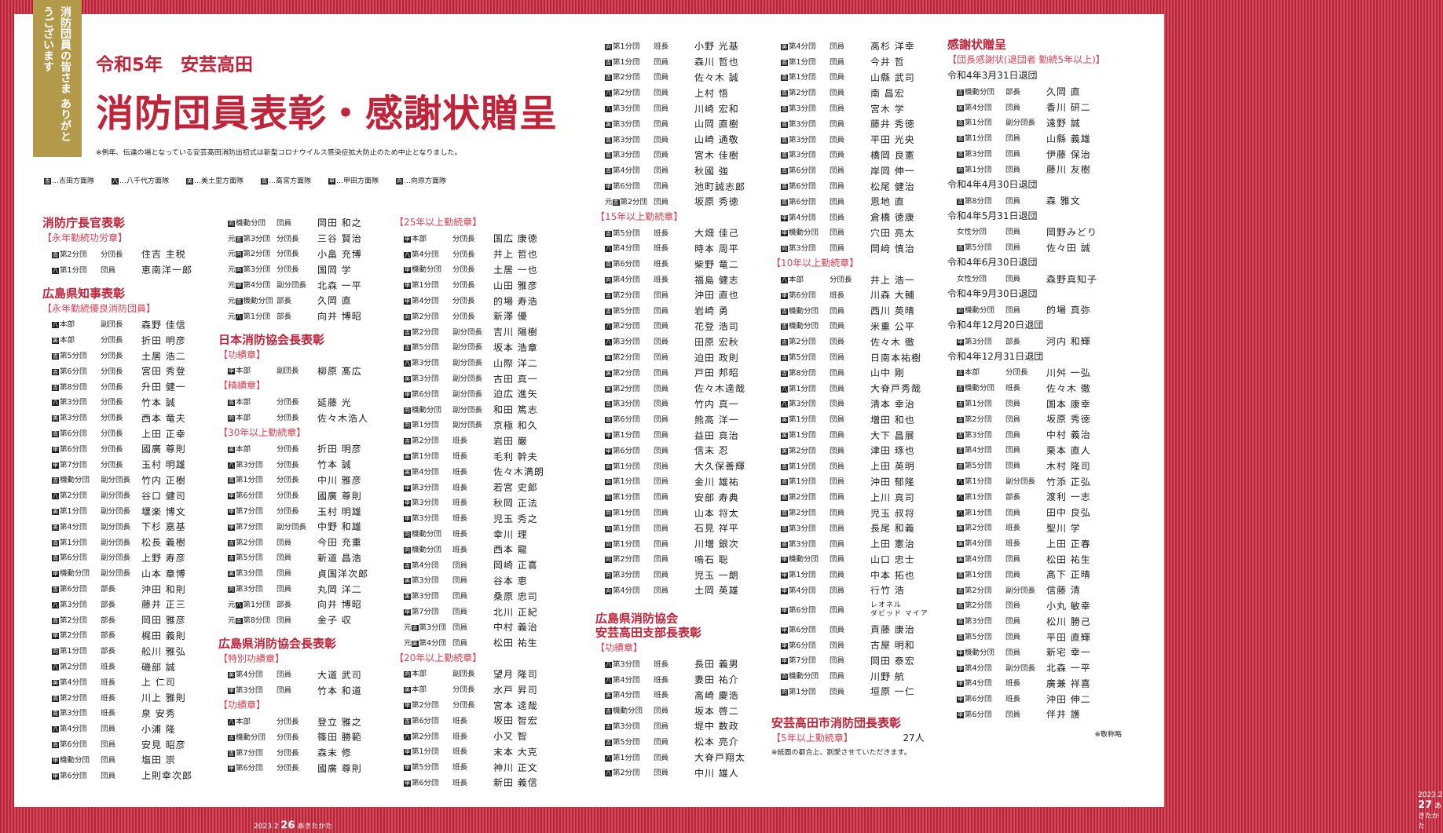消防団員の皆さま ありがとうございます
令和5年　安芸高田
消防団員表彰・感謝状贈呈
※例年、伝達の場となっている安芸高田消防出初式は新型コロナウイルス感染症拡大防止のため中止となりました。
吉…吉田方面隊 八…八千代方面隊 美…美土里方面隊 高…高宮方面隊 甲…甲田方面隊 向…向原方面隊
消防庁長官表彰
【永年勤続功労章】
| 高 第2分団 | 分団長 | 住吉 主税 |
| 八 第1分団 | 団員 | 恵南洋一郎 |
広島県知事表彰
【永年勤続優良消防団員】
| 八 本部 | 副団長 | 森野 佳信 |
| 美 本部 | 分団長 | 折田 明彦 |
| 吉 第5分団 | 分団長 | 土居 浩二 |
| 吉 第6分団 | 分団長 | 宮田 秀登 |
| 吉 第8分団 | 分団長 | 升田 健一 |
| 八 第3分団 | 分団長 | 竹本 誠 |
| 美 第3分団 | 分団長 | 西本 竜夫 |
| 高 第6分団 | 分団長 | 上田 正幸 |
| 甲 第6分団 | 分団長 | 國廣 尊則 |
| 甲 第7分団 | 分団長 | 玉村 明雄 |
| 吉 機動分団 | 副分団長 | 竹内 正樹 |
| 八 第2分団 | 副分団長 | 谷口 健司 |
| 美 第1分団 | 副分団長 | 堰楽 博文 |
| 美 第4分団 | 副分団長 | 下杉 嘉基 |
| 高 第1分団 | 副分団長 | 松長 義樹 |
| 高 第6分団 | 副分団長 | 上野 寿彦 |
| 甲 機動分団 | 副分団長 | 山本 章博 |
| 吉 第6分団 | 部長 | 沖田 和則 |
| 八 第3分団 | 部長 | 藤井 正三 |
| 高 第2分団 | 部長 | 岡田 雅彦 |
| 甲 第2分団 | 部長 | 梶田 義則 |
| 向 第1分団 | 部長 | 舩川 雅弘 |
| 八 第2分団 | 班長 | 磯部 誠 |
| 美 第4分団 | 班長 | 上 仁司 |
| 高 第2分団 | 班長 | 川上 雅則 |
| 高 第3分団 | 班長 | 泉 安秀 |
| 八 第4分団 | 団員 | 小浦 隆 |
| 高 第6分団 | 団員 | 安見 昭彦 |
| 甲 機動分団 | 団員 | 塩田 崇 |
| 甲 第6分団 | 団員 | 上則幸次郎 |
| 向 機動分団 | 団員 | 岡田 和之 |
| 元 吉 第3分団 | 分団長 | 三谷 賢治 |
| 元 向 第2分団 | 分団長 | 小畠 充博 |
| 元 向 第3分団 | 分団長 | 国岡 学 |
| 元 甲 第4分団 | 副分団長 | 北森 一平 |
| 元 吉 機動分団 | 部長 | 久岡 直 |
| 元 八 第1分団 | 部長 | 向井 博昭 |
日本消防協会長表彰
【功績章】
| 甲 本部 | 副団長 | 柳原 髙広 |
【精績章】
| 高 本部 | 分団長 | 延藤 光 |
| 向 本部 | 分団長 | 佐々木浩人 |
【30年以上勤続章】
| 美 本部 | 分団長 | 折田 明彦 |
| 八 第3分団 | 分団長 | 竹本 誠 |
| 高 第1分団 | 分団長 | 中川 雅彦 |
| 甲 第6分団 | 分団長 | 國廣 尊則 |
| 甲 第7分団 | 分団長 | 玉村 明雄 |
| 甲 第7分団 | 副分団長 | 中野 和雄 |
| 吉 第2分団 | 団員 | 今田 充重 |
| 吉 第5分団 | 団員 | 新道 昌浩 |
| 美 第3分団 | 団員 | 貞国洋次郎 |
| 向 第3分団 | 団員 | 丸岡 洋二 |
| 元 八 第1分団 | 部長 | 向井 博昭 |
| 元 吉 第8分団 | 団員 | 金子 収 |
広島県消防協会長表彰
【特別功績章】
| 美 第4分団 | 団員 | 大道 武司 |
| 甲 第3分団 | 団員 | 竹本 和道 |
【功績章】
| 八 本部 | 分団長 | 登立 雅之 |
| 吉 機動分団 | 分団長 | 篠田 勝範 |
| 吉 第7分団 | 分団長 | 森末 修 |
| 甲 第6分団 | 分団長 | 國廣 尊則 |
【25年以上勤続章】
| 甲 本部 | 分団長 | 国広 康徳 |
| 八 第4分団 | 分団長 | 井上 哲也 |
| 甲 機動分団 | 分団長 | 土居 一也 |
| 甲 第1分団 | 分団長 | 山田 雅彦 |
| 甲 第4分団 | 分団長 | 的場 寿浩 |
| 向 第2分団 | 分団長 | 新澤 優 |
| 吉 第2分団 | 副分団長 | 吉川 陽樹 |
| 吉 第5分団 | 副分団長 | 坂本 浩章 |
| 八 第3分団 | 副分団長 | 山際 洋二 |
| 美 第3分団 | 副分団長 | 古田 真一 |
| 甲 第6分団 | 副分団長 | 迫広 進矢 |
| 向 機動分団 | 副分団長 | 和田 篤志 |
| 向 第1分団 | 副分団長 | 京極 和久 |
| 吉 第2分団 | 班長 | 岩田 巌 |
| 美 第1分団 | 班長 | 毛利 幹夫 |
| 美 第4分団 | 班長 | 佐々木満朗 |
| 甲 第3分団 | 班長 | 若宮 史郎 |
| 甲 第3分団 | 班長 | 秋岡 正法 |
| 甲 第3分団 | 班長 | 児玉 秀之 |
| 向 機動分団 | 班長 | 幸川 理 |
| 向 機動分団 | 班長 | 西本 龍 |
| 吉 第4分団 | 団員 | 岡崎 正喜 |
| 美 第3分団 | 団員 | 谷本 恵 |
| 美 第3分団 | 団員 | 桑原 忠司 |
| 甲 第7分団 | 団員 | 北川 正紀 |
| 元 吉 第3分団 | 団員 | 中村 義治 |
| 元 美 第4分団 | 団員 | 松田 祐生 |
【20年以上勤続章】
| 向 本部 | 副団長 | 望月 隆司 |
| 美 本部 | 分団長 | 水戸 昇司 |
| 甲 第2分団 | 分団長 | 宮本 達哉 |
| 吉 第6分団 | 班長 | 坂田 智宏 |
| 八 第2分団 | 班長 | 小又 智 |
| 甲 第1分団 | 班長 | 末本 大克 |
| 甲 第5分団 | 班長 | 神川 正文 |
| 甲 第6分団 | 班長 | 新田 義信 |
2023.2 26 あきたかた
| 向 第1分団 | 班長 | 小野 光基 |
| 吉 第1分団 | 団員 | 森川 哲也 |
| 吉 第2分団 | 団員 | 佐々木 誠 |
| 八 第2分団 | 団員 | 上村 悟 |
| 八 第3分団 | 団員 | 川崎 宏和 |
| 美 第3分団 | 団員 | 山岡 直樹 |
| 高 第3分団 | 団員 | 山崎 通敬 |
| 高 第3分団 | 団員 | 宮木 佳樹 |
| 高 第4分団 | 団員 | 秋國 強 |
| 甲 第6分団 | 団員 | 池町誠志郎 |
| 元 吉 第2分団 | 団員 | 坂原 秀徳 |
【15年以上勤続章】
| 吉 第5分団 | 班長 | 大畑 佳己 |
| 八 第4分団 | 班長 | 時本 周平 |
| 高 第6分団 | 班長 | 柴野 竜二 |
| 向 第4分団 | 班長 | 福島 健志 |
| 吉 第2分団 | 団員 | 沖田 直也 |
| 吉 第5分団 | 団員 | 岩崎 勇 |
| 八 第2分団 | 団員 | 花登 浩司 |
| 八 第3分団 | 団員 | 田原 宏秋 |
| 美 第2分団 | 団員 | 迫田 政則 |
| 美 第2分団 | 団員 | 戸田 邦昭 |
| 美 第2分団 | 団員 | 佐々木達哉 |
| 高 第3分団 | 団員 | 竹内 真一 |
| 高 第6分団 | 団員 | 熊高 洋一 |
| 甲 第1分団 | 団員 | 益田 真治 |
| 甲 第6分団 | 団員 | 信末 忍 |
| 向 第1分団 | 団員 | 大久保善輝 |
| 向 第1分団 | 団員 | 金川 雄祐 |
| 向 第1分団 | 団員 | 安部 寿典 |
| 向 第1分団 | 団員 | 山本 将太 |
| 向 第1分団 | 団員 | 石見 祥平 |
| 向 第1分団 | 団員 | 川増 銀次 |
| 向 第2分団 | 団員 | 鳴石 聡 |
| 向 第3分団 | 団員 | 児玉 一朗 |
| 向 第4分団 | 団員 | 土岡 英雄 |
広島県消防協会
安芸高田支部長表彰
【功績章】
| 八 第3分団 | 班長 | 長田 義男 |
| 八 第4分団 | 班長 | 妻田 祐介 |
| 美 第4分団 | 班長 | 高崎 慶浩 |
| 吉 機動分団 | 団員 | 坂本 啓二 |
| 吉 第3分団 | 団員 | 堤中 数政 |
| 吉 第5分団 | 団員 | 松本 亮介 |
| 八 第1分団 | 団員 | 大脊戸翔太 |
| 八 第2分団 | 団員 | 中川 雄人 |
| 美 第4分団 | 団員 | 高杉 洋幸 |
| 高 第1分団 | 団員 | 今井 哲 |
| 高 第1分団 | 団員 | 山縣 武司 |
| 高 第2分団 | 団員 | 南 昌宏 |
| 高 第3分団 | 団員 | 宮木 学 |
| 高 第3分団 | 団員 | 藤井 秀徳 |
| 高 第3分団 | 団員 | 平田 光央 |
| 高 第3分団 | 団員 | 橋岡 良憲 |
| 高 第6分団 | 団員 | 岸岡 伸一 |
| 高 第6分団 | 団員 | 松尾 健治 |
| 高 第6分団 | 団員 | 恩地 直 |
| 甲 第4分団 | 団員 | 倉橋 徳康 |
| 甲 機動分団 | 団員 | 穴田 亮太 |
| 向 第3分団 | 団員 | 岡﨑 慎治 |
【10年以上勤続章】
| 八 本部 | 分団長 | 井上 浩一 |
| 甲 第6分団 | 班長 | 川森 大輔 |
| 吉 機動分団 | 団員 | 西川 英晴 |
| 吉 機動分団 | 団員 | 米重 公平 |
| 吉 第2分団 | 団員 | 佐々木 徹 |
| 吉 第5分団 | 団員 | 日南本祐樹 |
| 吉 第8分団 | 団員 | 山中 剛 |
| 八 第1分団 | 団員 | 大脊戸秀哉 |
| 八 第3分団 | 団員 | 清本 幸治 |
| 美 第1分団 | 団員 | 増田 和也 |
| 美 第1分団 | 団員 | 大下 昌展 |
| 美 第2分団 | 団員 | 津田 琢也 |
| 高 第1分団 | 団員 | 上田 英明 |
| 高 第1分団 | 団員 | 沖田 郁隆 |
| 高 第2分団 | 団員 | 上川 真司 |
| 高 第2分団 | 団員 | 児玉 叔将 |
| 高 第3分団 | 団員 | 長尾 和義 |
| 高 第3分団 | 団員 | 上田 憲治 |
| 甲 機動分団 | 団員 | 山口 忠士 |
| 甲 第1分団 | 団員 | 中本 拓也 |
| 甲 第4分団 | 団員 | 行竹 浩 |
| 甲 第6分団 | 団員 | レオネル ダビッド マイア |
| 甲 第6分団 | 団員 | 貢藤 康治 |
| 甲 第6分団 | 団員 | 古屋 明和 |
| 甲 第7分団 | 団員 | 岡田 泰宏 |
| 向 機動分団 | 団員 | 川野 航 |
| 向 第1分団 | 団員 | 垣原 一仁 |
安芸高田市消防団長表彰
【5年以上勤続章】 27人
※紙面の都合上、割愛させていただきます。
感謝状贈呈
【団長感謝状(退団者 勤続5年以上)】
令和4年3月31日退団
| 吉 機動分団 | 部長 | 久岡 直 |
| 美 第4分団 | 団員 | 香川 研二 |
| 高 第1分団 | 副分団長 | 遠野 誠 |
| 高 第1分団 | 団員 | 山縣 義雄 |
| 高 第3分団 | 団員 | 伊藤 保治 |
| 向 第1分団 | 団員 | 藤川 友樹 |
令和4年4月30日退団
| 吉 第8分団 | 団員 | 森 雅文 |
令和4年5月31日退団
| 女性分団 | 団員 | 岡野みどり |
| 高 第5分団 | 団員 | 佐々田 誠 |
令和4年6月30日退団
| 女性分団 | 団員 | 森野真知子 |
令和4年9月30日退団
| 向 機動分団 | 団員 | 的場 真弥 |
令和4年12月20日退団
| 甲 第3分団 | 部長 | 河内 和輝 |
令和4年12月31日退団
| 吉 本部 | 分団長 | 川舛 一弘 |
| 吉 機動分団 | 班長 | 佐々木 徹 |
| 吉 第1分団 | 団員 | 国本 康幸 |
| 吉 第2分団 | 団員 | 坂原 秀徳 |
| 吉 第3分団 | 団員 | 中村 義治 |
| 吉 第4分団 | 団員 | 栗本 直人 |
| 吉 第5分団 | 団員 | 木村 隆司 |
| 八 第1分団 | 副分団長 | 竹添 正弘 |
| 八 第1分団 | 部長 | 渡利 一志 |
| 八 第1分団 | 団員 | 田中 良弘 |
| 美 第2分団 | 班長 | 聖川 学 |
| 美 第4分団 | 班長 | 上田 正春 |
| 美 第4分団 | 団員 | 松田 祐生 |
| 高 第1分団 | 団員 | 高下 正晴 |
| 高 第2分団 | 副分団長 | 信藤 清 |
| 高 第2分団 | 団員 | 小丸 敏幸 |
| 高 第3分団 | 団員 | 松川 勝己 |
| 高 第5分団 | 団員 | 平田 直輝 |
| 甲 機動分団 | 団員 | 新宅 幸一 |
| 甲 第4分団 | 副分団長 | 北森 一平 |
| 甲 第4分団 | 班長 | 廣兼 祥喜 |
| 甲 第6分団 | 班長 | 沖田 伸二 |
| 甲 第6分団 | 団員 | 伴井 護 |
※敬称略
2023.2 27 あきたかた